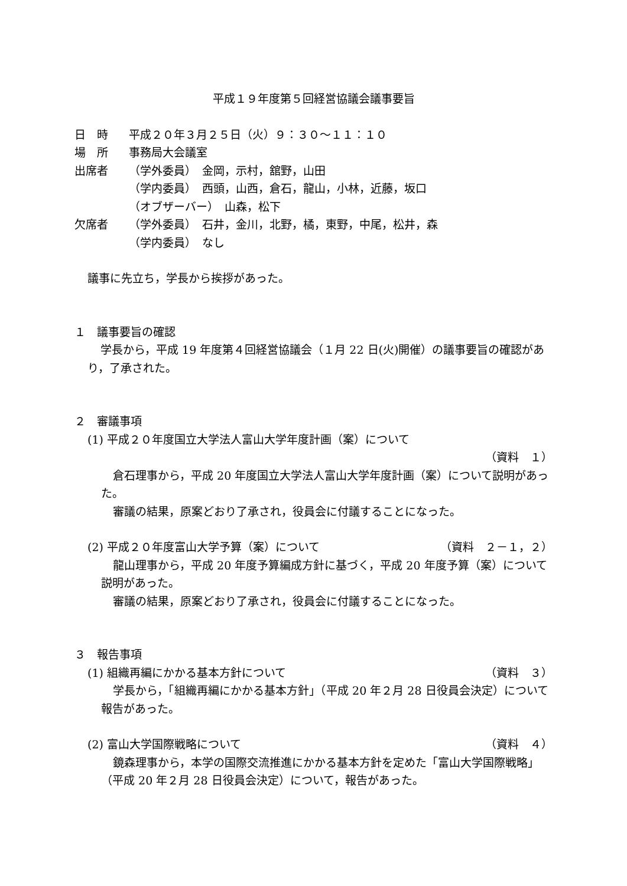平成１９年度第５回経営協議会議事要旨
日　時 平成２０年３月２５日（火）９：３０～１１：１０
場　所 事務局大会議室
出席者 （学外委員）　金岡，示村，舘野，山田
（学内委員）　西頭，山西，倉石，龍山，小林，近藤，坂口
（オブザーバー）　山森，松下
欠席者 （学外委員）　石井，金川，北野，橘，東野，中尾，松井，森
（学内委員）　なし
議事に先立ち，学長から挨拶があった。
１　議事要旨の確認
学長から，平成 19 年度第４回経営協議会（１月 22 日(火)開催）の議事要旨の確認があり，了承された。
２　審議事項
(1) 平成２０年度国立大学法人富山大学年度計画（案）について
（資料　１）
倉石理事から，平成 20 年度国立大学法人富山大学年度計画（案）について説明があった。
審議の結果，原案どおり了承され，役員会に付議することになった。
(2) 平成２０年度富山大学予算（案）について （資料　２－１，２）
龍山理事から，平成 20 年度予算編成方針に基づく，平成 20 年度予算（案）について説明があった。
審議の結果，原案どおり了承され，役員会に付議することになった。
３　報告事項
(1) 組織再編にかかる基本方針について （資料　３）
学長から，「組織再編にかかる基本方針」（平成 20 年２月 28 日役員会決定）について報告があった。
(2) 富山大学国際戦略について （資料　４）
鏡森理事から，本学の国際交流推進にかかる基本方針を定めた「富山大学国際戦略」（平成 20 年２月 28 日役員会決定）について，報告があった。